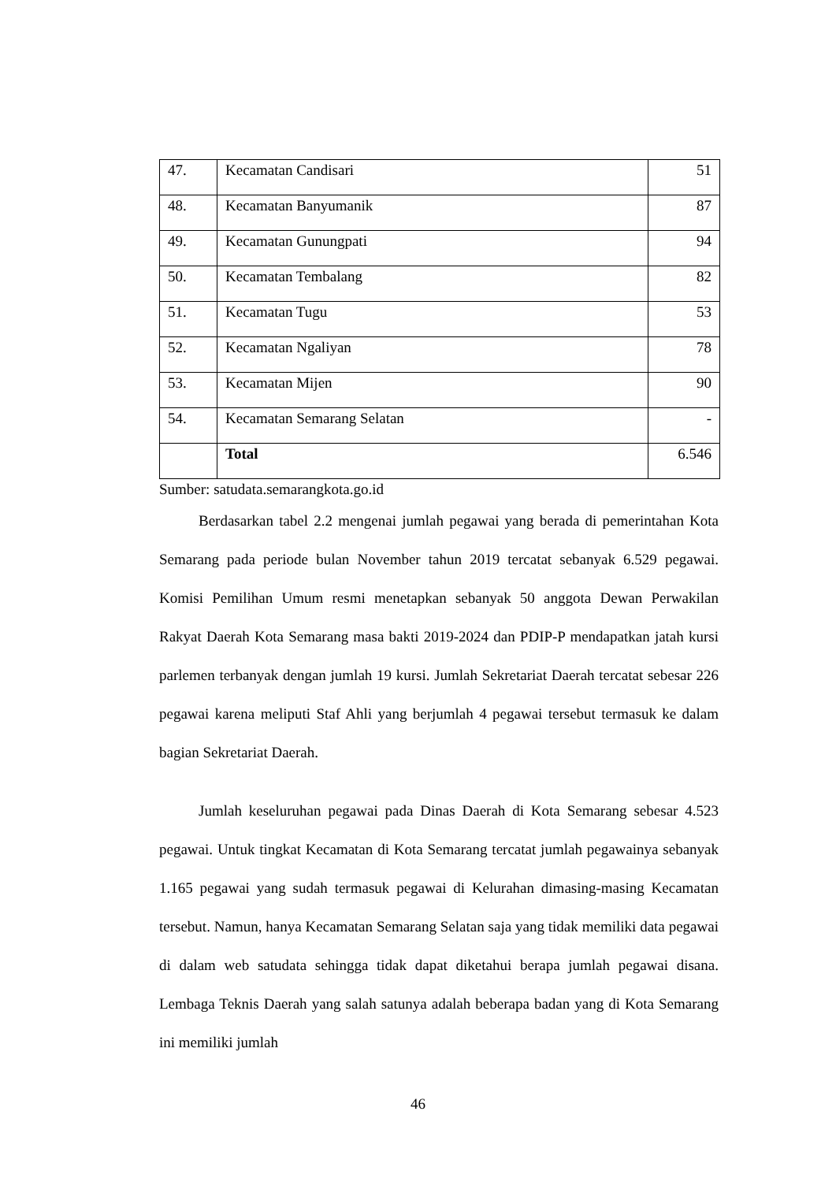| 47. | Kecamatan Candisari | 51 |
| 48. | Kecamatan Banyumanik | 87 |
| 49. | Kecamatan Gunungpati | 94 |
| 50. | Kecamatan Tembalang | 82 |
| 51. | Kecamatan Tugu | 53 |
| 52. | Kecamatan Ngaliyan | 78 |
| 53. | Kecamatan Mijen | 90 |
| 54. | Kecamatan Semarang Selatan | - |
| | Total | 6.546 |
Sumber: satudata.semarangkota.go.id
Berdasarkan tabel 2.2 mengenai jumlah pegawai yang berada di pemerintahan Kota Semarang pada periode bulan November tahun 2019 tercatat sebanyak 6.529 pegawai. Komisi Pemilihan Umum resmi menetapkan sebanyak 50 anggota Dewan Perwakilan Rakyat Daerah Kota Semarang masa bakti 2019-2024 dan PDIP-P mendapatkan jatah kursi parlemen terbanyak dengan jumlah 19 kursi. Jumlah Sekretariat Daerah tercatat sebesar 226 pegawai karena meliputi Staf Ahli yang berjumlah 4 pegawai tersebut termasuk ke dalam bagian Sekretariat Daerah.
Jumlah keseluruhan pegawai pada Dinas Daerah di Kota Semarang sebesar 4.523 pegawai. Untuk tingkat Kecamatan di Kota Semarang tercatat jumlah pegawainya sebanyak 1.165 pegawai yang sudah termasuk pegawai di Kelurahan dimasing-masing Kecamatan tersebut. Namun, hanya Kecamatan Semarang Selatan saja yang tidak memiliki data pegawai di dalam web satudata sehingga tidak dapat diketahui berapa jumlah pegawai disana. Lembaga Teknis Daerah yang salah satunya adalah beberapa badan yang di Kota Semarang ini memiliki jumlah
46